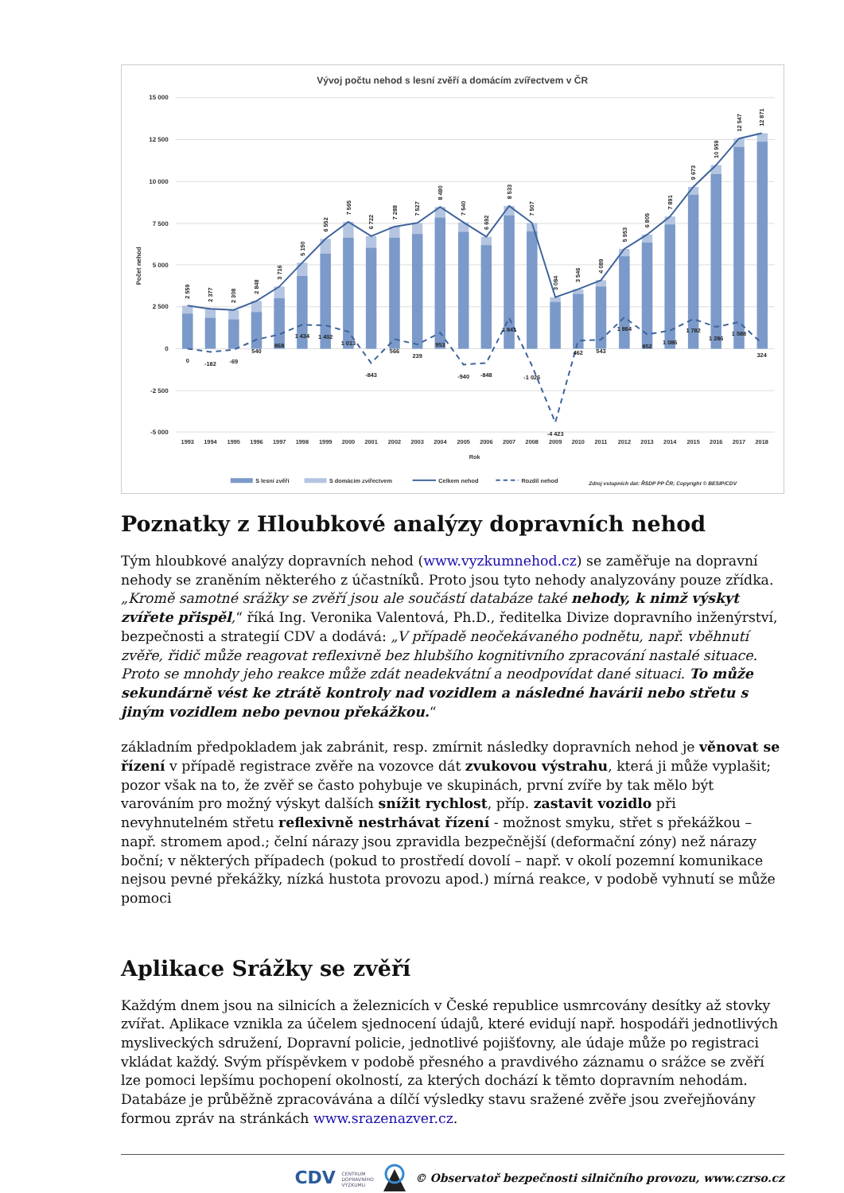Vývoj počtu nehod s lesní zvěří a domácím zvířectvem v ČR
15 000
12 500
10 000
7 500
5 000
2 500
0
-2 500
-5 000
Počet nehod
2 559
2 377
2 308
2 848
3 716
5 150
6 552
7 565
6 722
7 288
7 527
8 480
7 540
6 692
8 533
7 507
3 084
3 546
4 089
5 953
6 805
7 891
9 673
10 959
12 547
12 871
0
-182
-69
540
868
1 434
1 402
1 013
-843
566
239
953
-940
-848
1 841
-1 026
-4 423
462
543
1 864
852
1 086
1 782
1 286
1 588
324
1993
1994
1995
1996
1997
1998
1999
2000
2001
2002
2003
2004
2005
2006
2007
2008
2009
2010
2011
2012
2013
2014
2015
2016
2017
2018
Rok
S lesní zvěří
S domácím zvířectvem
Celkem nehod
Rozdíl nehod
Zdroj vstupních dat: ŘSDP PP ČR; Copyright © BESIP/CDV
Poznatky z Hloubkové analýzy dopravních nehod
Tým hloubkové analýzy dopravních nehod (www.vyzkumnehod.cz) se zaměřuje na dopravní nehody se zraněním některého z účastníků. Proto jsou tyto nehody analyzovány pouze zřídka. „Kromě samotné srážky se zvěří jsou ale součástí databáze také nehody, k nimž výskyt zvířete přispěl,“ říká Ing. Veronika Valentová, Ph.D., ředitelka Divize dopravního inženýrství, bezpečnosti a strategií CDV a dodává: „V případě neočekávaného podnětu, např. vběhnutí zvěře, řidič může reagovat reflexivně bez hlubšího kognitivního zpracování nastalé situace. Proto se mnohdy jeho reakce může zdát neadekvátní a neodpovídat dané situaci. To může sekundárně vést ke ztrátě kontroly nad vozidlem a následné havárii nebo střetu s jiným vozidlem nebo pevnou překážkou.“
základním předpokladem jak zabránit, resp. zmírnit následky dopravních nehod je věnovat se řízení v případě registrace zvěře na vozovce dát zvukovou výstrahu, která ji může vyplašit; pozor však na to, že zvěř se často pohybuje ve skupinách, první zvíře by tak mělo být varováním pro možný výskyt dalších snížit rychlost, příp. zastavit vozidlo při nevyhnutelném střetu reflexivně nestrhávat řízení - možnost smyku, střet s překážkou – např. stromem apod.; čelní nárazy jsou zpravidla bezpečnější (deformační zóny) než nárazy boční; v některých případech (pokud to prostředí dovolí – např. v okolí pozemní komunikace nejsou pevné překážky, nízká hustota provozu apod.) mírná reakce, v podobě vyhnutí se může pomoci
Aplikace Srážky se zvěří
Každým dnem jsou na silnicích a železnicích v České republice usmrcovány desítky až stovky zvířat. Aplikace vznikla za účelem sjednocení údajů, které evidují např. hospodáři jednotlivých mysliveckých sdružení, Dopravní policie, jednotlivé pojišťovny, ale údaje může po registraci vkládat každý. Svým příspěvkem v podobě přesného a pravdivého záznamu o srážce se zvěří lze pomoci lepšímu pochopení okolností, za kterých dochází k těmto dopravním nehodám. Databáze je průběžně zpracovávána a dílčí výsledky stavu sražené zvěře jsou zveřejňovány formou zpráv na stránkách www.srazenazver.cz.
CDV CENTRUM
DOPRAVNÍHO
VÝZKUMU © Observatoř bezpečnosti silničního provozu, www.czrso.cz